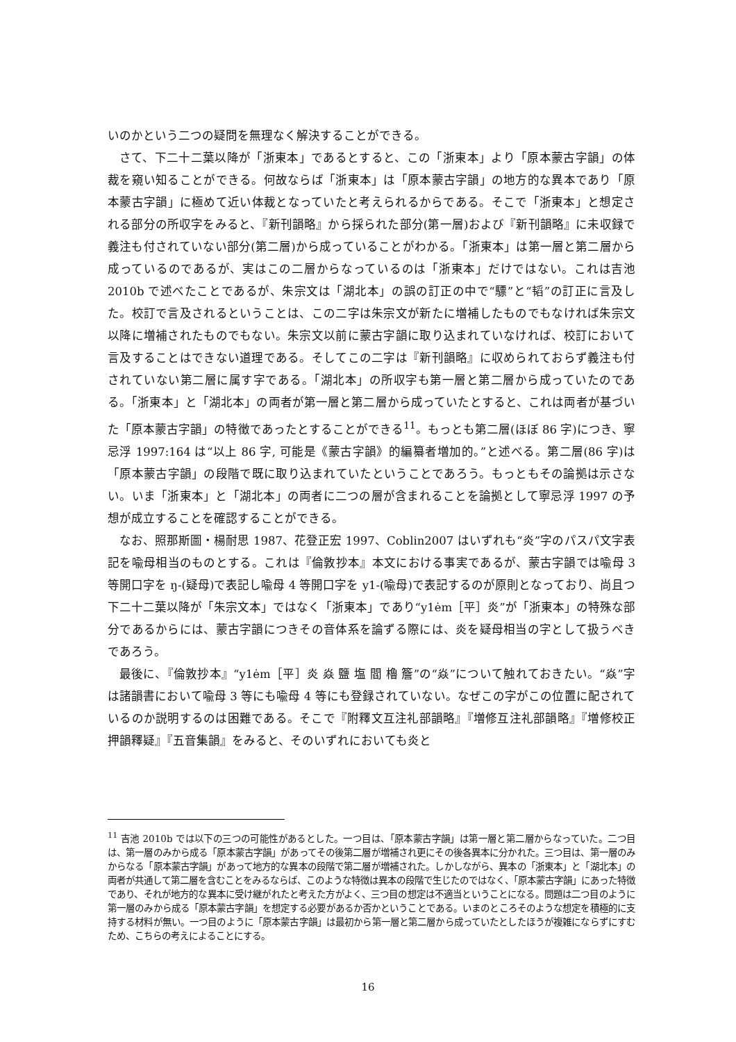いのかという二つの疑問を無理なく解決することができる。
さて、下二十二葉以降が「浙東本」であるとすると、この「浙東本」より「原本蒙古字韻」の体裁を窺い知ることができる。何故ならば「浙東本」は「原本蒙古字韻」の地方的な異本であり「原本蒙古字韻」に極めて近い体裁となっていたと考えられるからである。そこで「浙東本」と想定される部分の所収字をみると、『新刊韻略』から採られた部分(第一層)および『新刊韻略』に未収録で義注も付されていない部分(第二層)から成っていることがわかる。「浙東本」は第一層と第二層から成っているのであるが、実はこの二層からなっているのは「浙東本」だけではない。これは吉池 2010b で述べたことであるが、朱宗文は「湖北本」の誤の訂正の中で“驃”と“韬”の訂正に言及した。校訂で言及されるということは、この二字は朱宗文が新たに増補したものでもなければ朱宗文以降に増補されたものでもない。朱宗文以前に蒙古字韻に取り込まれていなければ、校訂において言及することはできない道理である。そしてこの二字は『新刊韻略』に収められておらず義注も付されていない第二層に属す字である。「湖北本」の所収字も第一層と第二層から成っていたのである。「浙東本」と「湖北本」の両者が第一層と第二層から成っていたとすると、これは両者が基づいた「原本蒙古字韻」の特徴であったとすることができる<sup>11</sup>。もっとも第二層(ほぼ 86 字)につき、寧忌浮 1997:164 は“以上 86 字, 可能是《蒙古字韻》的編纂者増加的。”と述べる。第二層(86 字)は「原本蒙古字韻」の段階で既に取り込まれていたということであろう。もっともその論拠は示さない。いま「浙東本」と「湖北本」の両者に二つの層が含まれることを論拠として寧忌浮 1997 の予想が成立することを確認することができる。
なお、照那斯圖・楊耐思 1987、花登正宏 1997、Coblin2007 はいずれも“炎”字のパスパ文字表記を喩母相当のものとする。これは『倫敦抄本』本文における事実であるが、蒙古字韻では喩母 3 等開口字を ŋ-(疑母)で表記し喩母 4 等開口字を y1-(喩母)で表記するのが原則となっており、尚且つ下二十二葉以降が「朱宗文本」ではなく「浙東本」であり“y1ėm［平］炎”が「浙東本」の特殊な部分であるからには、蒙古字韻につきその音体系を論ずる際には、炎を疑母相当の字として扱うべきであろう。
最後に、『倫敦抄本』“y1ėm［平］炎 焱 鹽 塩 閻 櫓 簷”の“焱”について触れておきたい。“焱”字は諸韻書において喩母 3 等にも喩母 4 等にも登録されていない。なぜこの字がこの位置に配されているのか説明するのは困難である。そこで『附釋文互注礼部韻略』『増修互注礼部韻略』『増修校正押韻釋疑』『五音集韻』をみると、そのいずれにおいても炎と
<sup>11</sup> 吉池 2010b では以下の三つの可能性があるとした。一つ目は、「原本蒙古字韻」は第一層と第二層からなっていた。二つ目は、第一層のみから成る「原本蒙古字韻」があってその後第二層が増補され更にその後各異本に分かれた。三つ目は、第一層のみからなる「原本蒙古字韻」があって地方的な異本の段階で第二層が増補された。しかしながら、異本の「浙東本」と「湖北本」の両者が共通して第二層を含むことをみるならば、このような特徴は異本の段階で生じたのではなく、「原本蒙古字韻」にあった特徴であり、それが地方的な異本に受け継がれたと考えた方がよく、三つ目の想定は不適当ということになる。問題は二つ目のように第一層のみから成る「原本蒙古字韻」を想定する必要があるか否かということである。いまのところそのような想定を積極的に支持する材料が無い。一つ目のように「原本蒙古字韻」は最初から第一層と第二層から成っていたとしたほうが複雑にならずにすむため、こちらの考えによることにする。
16